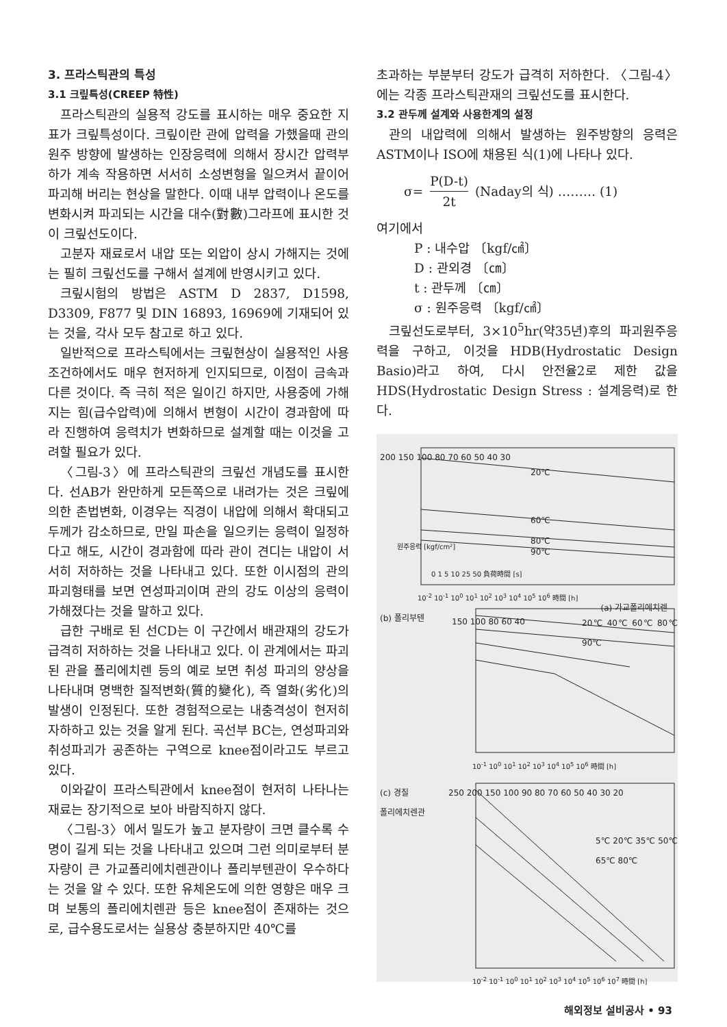3. 프라스틱관의 특성
3.1 크맆특성(CREEP 特性)
프라스틱관의 실용적 강도를 표시하는 매우 중요한 지표가 크맆특성이다. 크맆이란 관에 압력을 가했을때 관의 원주 방향에 발생하는 인장응력에 의해서 장시간 압력부하가 계속 작용하면 서서히 소성변형을 일으켜서 끝이어 파괴해 버리는 현상을 말한다. 이때 내부 압력이나 온도를 변화시켜 파괴되는 시간을 대수(對數)그라프에 표시한 것이 크맆선도이다.
고분자 재료로서 내압 또는 외압이 상시 가해지는 것에는 필히 크맆선도를 구해서 설계에 반영시키고 있다.
크맆시험의 방법은 ASTM D 2837, D1598, D3309, F877 및 DIN 16893, 16969에 기재되어 있는 것을, 각사 모두 참고로 하고 있다.
일반적으로 프라스틱에서는 크맆현상이 실용적인 사용조건하에서도 매우 현저하게 인지되므로, 이점이 금속과 다른 것이다. 즉 극히 적은 일이긴 하지만, 사용중에 가해지는 힘(급수압력)에 의해서 변형이 시간이 경과함에 따라 진행하여 응력치가 변화하므로 설계할 때는 이것을 고려할 필요가 있다.
〈그림-3〉에 프라스틱관의 크맆선 개념도를 표시한다. 선AB가 완만하게 모든쪽으로 내려가는 것은 크맆에 의한 촌법변화, 이경우는 직경이 내압에 의해서 확대되고 두께가 감소하므로, 만일 파손을 일으키는 응력이 일정하다고 해도, 시간이 경과함에 따라 관이 견디는 내압이 서서히 저하하는 것을 나타내고 있다. 또한 이시점의 관의 파괴형태를 보면 연성파괴이며 관의 강도 이상의 응력이 가해졌다는 것을 말하고 있다.
급한 구배로 된 선CD는 이 구간에서 배관재의 강도가 급격히 저하하는 것을 나타내고 있다. 이 관계에서는 파괴된 관을 폴리에치렌 등의 예로 보면 취성 파괴의 양상을 나타내며 명백한 질적변화(質的變化), 즉 열화(劣化)의 발생이 인정된다. 또한 경험적으로는 내충격성이 현저히 자하하고 있는 것을 알게 된다. 곡선부 BC는, 연성파괴와 취성파괴가 공존하는 구역으로 knee점이라고도 부르고 있다.
이와같이 프라스틱관에서 knee점이 현저히 나타나는 재료는 장기적으로 보아 바람직하지 않다.
〈그림-3〉에서 밀도가 높고 분자량이 크면 클수록 수명이 길게 되는 것을 나타내고 있으며 그런 의미로부터 분자량이 큰 가교폴리에치렌관이나 폴리부텐관이 우수하다는 것을 알 수 있다. 또한 유체온도에 의한 영향은 매우 크며 보통의 폴리에치렌관 등은 knee점이 존재하는 것으로, 급수용도로서는 실용상 충분하지만 40℃를
초과하는 부분부터 강도가 급격히 저하한다. 〈그림-4〉에는 각종 프라스틱관재의 크맆선도를 표시한다.
3.2 관두께 설계와 사용한계의 설정
관의 내압력에 의해서 발생하는 원주방향의 응력은 ASTM이나 ISO에 채용된 식(1)에 나타나 있다.
σ=
P(D-t)
2t
(Naday의 식) ……… (1)
여기에서
P : 내수압 〔kgf/㎠〕
D : 관외경 〔㎝〕
t : 관두께 〔㎝〕
σ : 원주응력 〔kgf/㎠〕
크맆선도로부터, 3×10<sup>5</sup>hr(약35년)후의 파괴원주응력을 구하고, 이것을 HDB(Hydrostatic Design Basio)라고 하여, 다시 안전율2로 제한 값을 HDS(Hydrostatic Design Stress : 설계응력)로 한다.
200 150 100 80 70 60 50 40 30
원주응력 [kgf/cm²]
20℃
60℃
80℃
90℃
0 1 5 10 25 50 負荷時間 [s]
10<sup>-2</sup> 10<sup>-1</sup> 10<sup>0</sup> 10<sup>1</sup> 10<sup>2</sup> 10<sup>3</sup> 10<sup>4</sup> 10<sup>5</sup> 10<sup>6</sup> 時間 [h]
(a) 가교폴리에치렌
(b) 폴리부텐 150 100 80 60 40 20℃ 40℃ 60℃ 80℃ 90℃
10<sup>-1</sup> 10<sup>0</sup> 10<sup>1</sup> 10<sup>2</sup> 10<sup>3</sup> 10<sup>4</sup> 10<sup>5</sup> 10<sup>6</sup> 時間 [h]
(c) 경질
폴리에치렌관
250 200 150 100 90 80 70 60 50 40 30 20
5℃ 20℃ 35℃ 50℃ 65℃ 80℃
10<sup>-2</sup> 10<sup>-1</sup> 10<sup>0</sup> 10<sup>1</sup> 10<sup>2</sup> 10<sup>3</sup> 10<sup>4</sup> 10<sup>5</sup> 10<sup>6</sup> 10<sup>7</sup> 時間 [h]
해외정보 설비공사 • 93